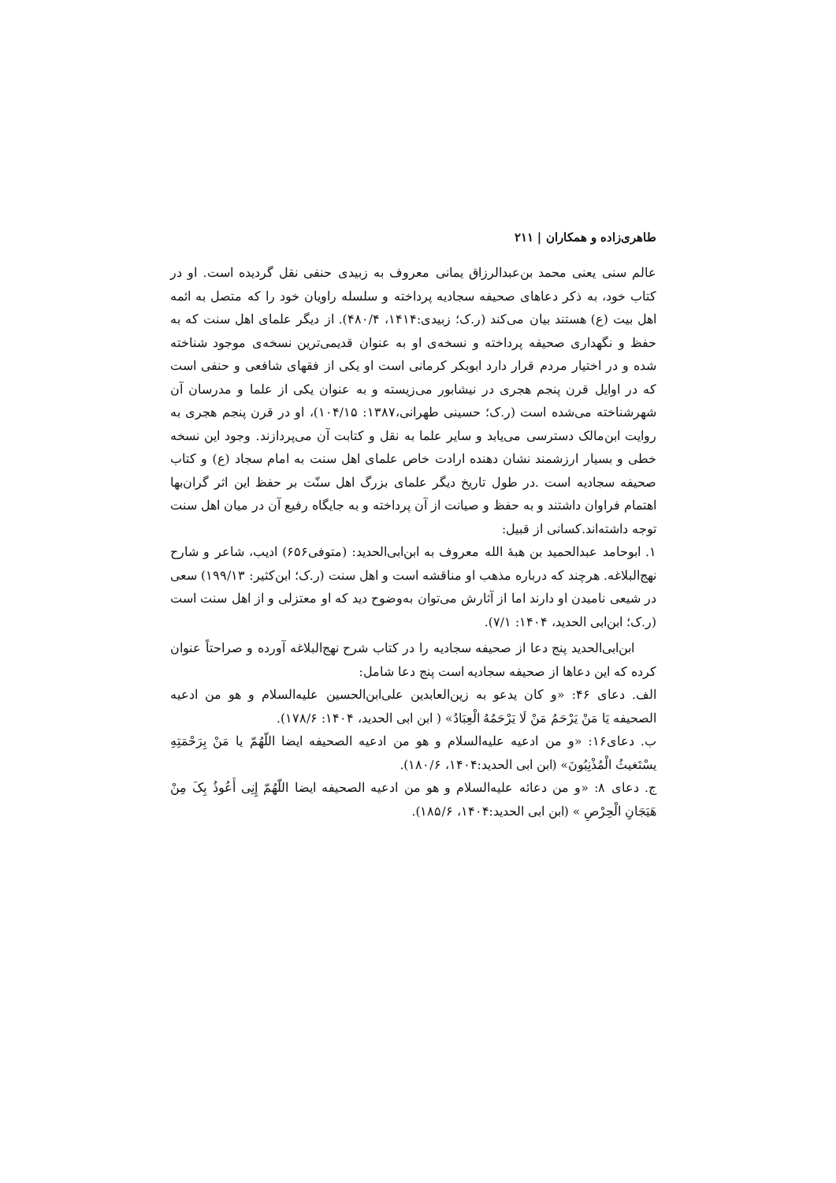طاهری‌زاده و همکاران | ۲۱۱
عالم سنی یعنی محمد بن‌عبدالرزاق یمانی معروف به زبیدی حنفی نقل گردیده است. او در کتاب خود، به ذکر دعاهای صحیفه سجادیه پرداخته و سلسله راویان خود را که متصل به ائمه اهل بیت (ع) هستند بیان می‌کند (ر.ک؛ زبیدی:۱۴۱۴، ۴۸۰/۴). از دیگر علمای اهل سنت که به حفظ و نگهداری صحیفه پرداخته و نسخه‌ی او به عنوان قدیمی‌ترین نسخه‌ی موجود شناخته شده و در اختیار مردم قرار دارد ابوبکر کرمانی است او یکی از فقهای شافعی و حنفی است که در اوایل قرن پنجم هجری در نیشابور می‌زیسته و به عنوان یکی از علما و مدرسان آن شهرشناخته می‌شده است (ر.ک؛ حسینی طهرانی،۱۳۸۷: ۱۰۴/۱۵)، او در قرن پنجم هجری به روایت ابن‌مالک دسترسی می‌یابد و سایر علما به نقل و کتابت آن می‌پردازند. وجود این نسخه خطی و بسیار ارزشمند نشان دهنده ارادت خاص علمای اهل سنت به امام سجاد (ع) و کتاب صحیفه سجادیه است .در طول تاریخ دیگر علمای بزرگ اهل سنّت بر حفظ این اثر گران‌بها اهتمام فراوان داشتند و به حفظ و صیانت از آن پرداخته و به جایگاه رفیع آن در میان اهل سنت توجه داشته‌اند.کسانی از قبیل:
۱. ابوحامد عبدالحمید بن هبهٔ الله معروف به ابن‌ابی‌الحدید: (متوفی۶۵۶) ادیب، شاعر و شارح نهج‌البلاغه. هرچند که درباره مذهب او مناقشه است و اهل سنت (ر.ک؛ ابن‌کثیر: ۱۹۹/۱۳) سعی در شیعی نامیدن او دارند اما از آثارش می‌توان به‌وضوح دید که او معتزلی و از اهل سنت است (ر.ک؛ ابن‌ابی الحدید، ۱۴۰۴: ۷/۱).
ابن‌ابی‌الحدید پنج دعا از صحیفه سجادیه را در کتاب شرح نهج‌البلاغه آورده و صراحتاً عنوان کرده که این دعاها از صحیفه سجادیه است پنج دعا شامل:
الف. دعای ۴۶: «و کان یدعو به زین‌العابدین علی‌ابن‌الحسین علیه‌السلام و هو من ادعیه الصحیفه یَا مَنْ یَرْحَمُ مَنْ لَا یَرْحَمُهُ الْعِبَادُ» ( ابن ابی الحدید، ۱۴۰۴: ۱۷۸/۶).
ب. دعای۱۶: «و من ادعیه علیه‌السلام و هو من ادعیه الصحیفه ایضا اللّهُمّ یا مَنْ بِرَحْمَتِهِ یسْتَغیثُ الْمُذْنِبُونَ» (ابن ابی الحدید:۱۴۰۴، ۱۸۰/۶).
ج. دعای ۸: «و من دعائه علیه‌السلام و هو من ادعیه الصحیفه ایضا اللّهُمّ إِنِی أَعُوذُ بِکَ مِنْ هَیَجَانِ الْحِرْصِ » (ابن ابی الحدید:۱۴۰۴، ۱۸۵/۶).